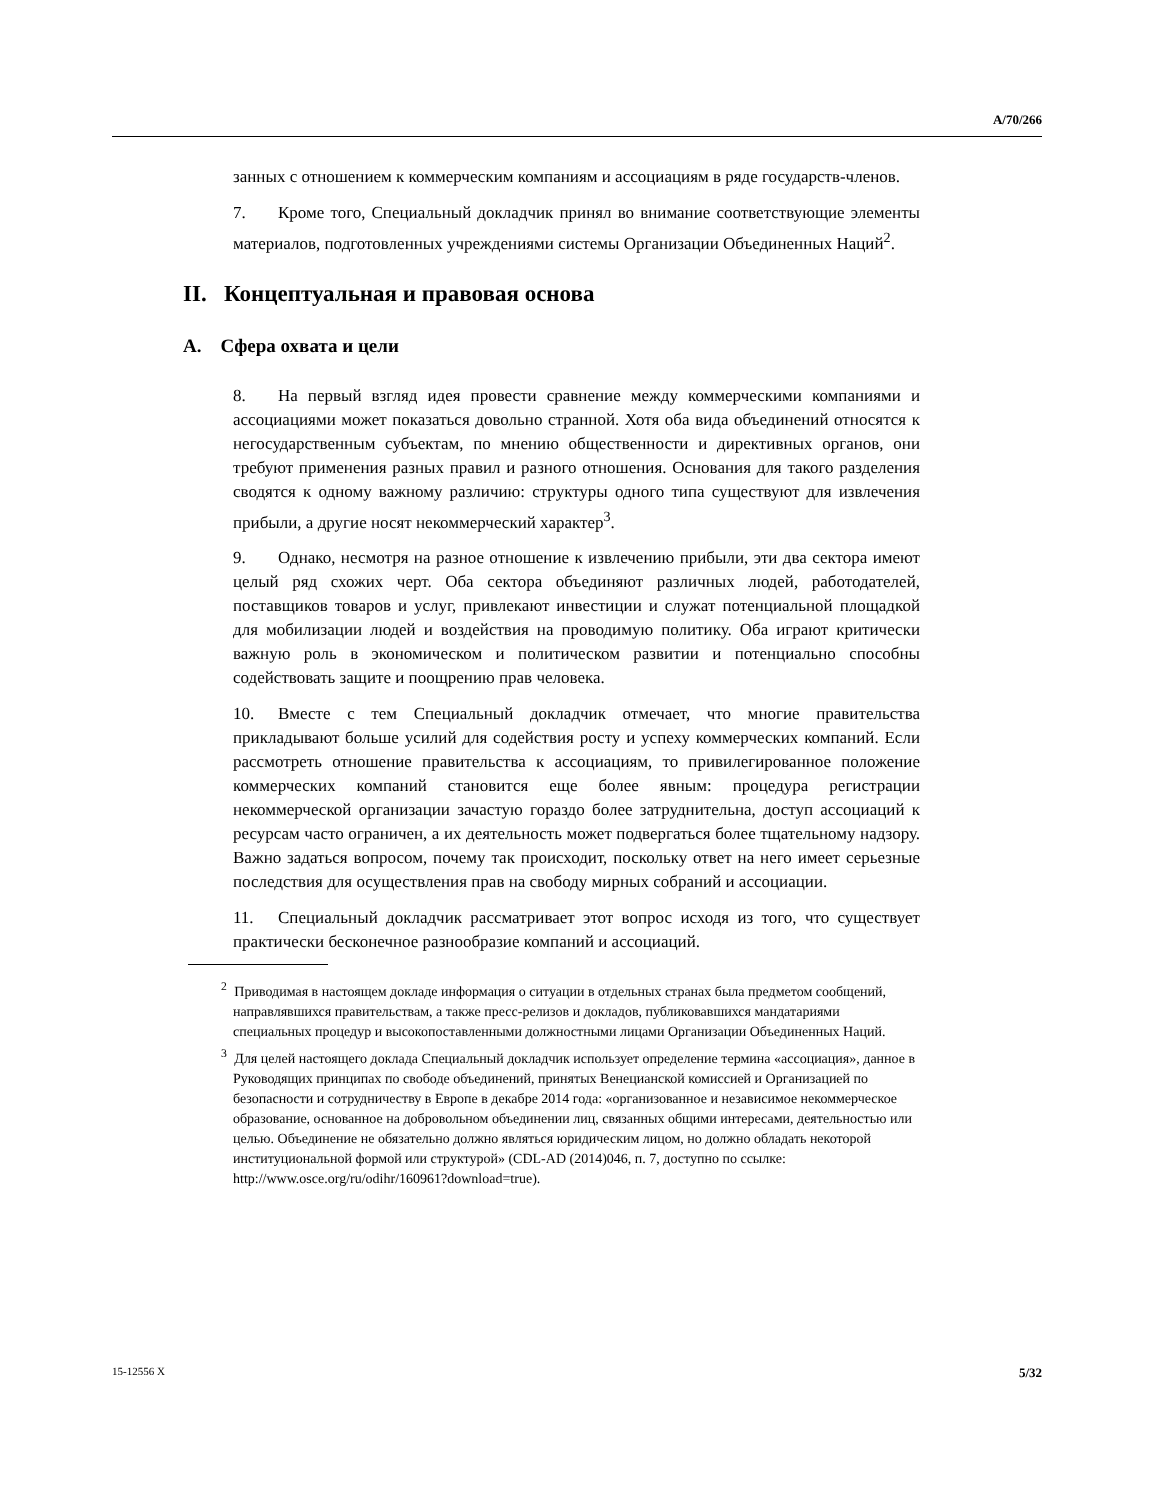A/70/266
занных с отношением к коммерческим компаниям и ассоциациям в ряде государств-членов.
7. Кроме того, Специальный докладчик принял во внимание соответствующие элементы материалов, подготовленных учреждениями системы Организации Объединенных Наций<sup>2</sup>.
II. Концептуальная и правовая основа
A. Сфера охвата и цели
8. На первый взгляд идея провести сравнение между коммерческими компаниями и ассоциациями может показаться довольно странной. Хотя оба вида объединений относятся к негосударственным субъектам, по мнению общественности и директивных органов, они требуют применения разных правил и разного отношения. Основания для такого разделения сводятся к одному важному различию: структуры одного типа существуют для извлечения прибыли, а другие носят некоммерческий характер<sup>3</sup>.
9. Однако, несмотря на разное отношение к извлечению прибыли, эти два сектора имеют целый ряд схожих черт. Оба сектора объединяют различных людей, работодателей, поставщиков товаров и услуг, привлекают инвестиции и служат потенциальной площадкой для мобилизации людей и воздействия на проводимую политику. Оба играют критически важную роль в экономическом и политическом развитии и потенциально способны содействовать защите и поощрению прав человека.
10. Вместе с тем Специальный докладчик отмечает, что многие правительства прикладывают больше усилий для содействия росту и успеху коммерческих компаний. Если рассмотреть отношение правительства к ассоциациям, то привилегированное положение коммерческих компаний становится еще более явным: процедура регистрации некоммерческой организации зачастую гораздо более затруднительна, доступ ассоциаций к ресурсам часто ограничен, а их деятельность может подвергаться более тщательному надзору. Важно задаться вопросом, почему так происходит, поскольку ответ на него имеет серьезные последствия для осуществления прав на свободу мирных собраний и ассоциации.
11. Специальный докладчик рассматривает этот вопрос исходя из того, что существует практически бесконечное разнообразие компаний и ассоциаций.
<sup>2</sup> Приводимая в настоящем докладе информация о ситуации в отдельных странах была предметом сообщений, направлявшихся правительствам, а также пресс-релизов и докладов, публиковавшихся мандатариями специальных процедур и высокопоставленными должностными лицами Организации Объединенных Наций.
<sup>3</sup> Для целей настоящего доклада Специальный докладчик использует определение термина «ассоциация», данное в Руководящих принципах по свободе объединений, принятых Венецианской комиссией и Организацией по безопасности и сотрудничеству в Европе в декабре 2014 года: «организованное и независимое некоммерческое образование, основанное на добровольном объединении лиц, связанных общими интересами, деятельностью или целью. Объединение не обязательно должно являться юридическим лицом, но должно обладать некоторой институциональной формой или структурой» (CDL-AD (2014)046, п. 7, доступно по ссылке: http://www.osce.org/ru/odihr/160961?download=true).
15-12556 X 5/32